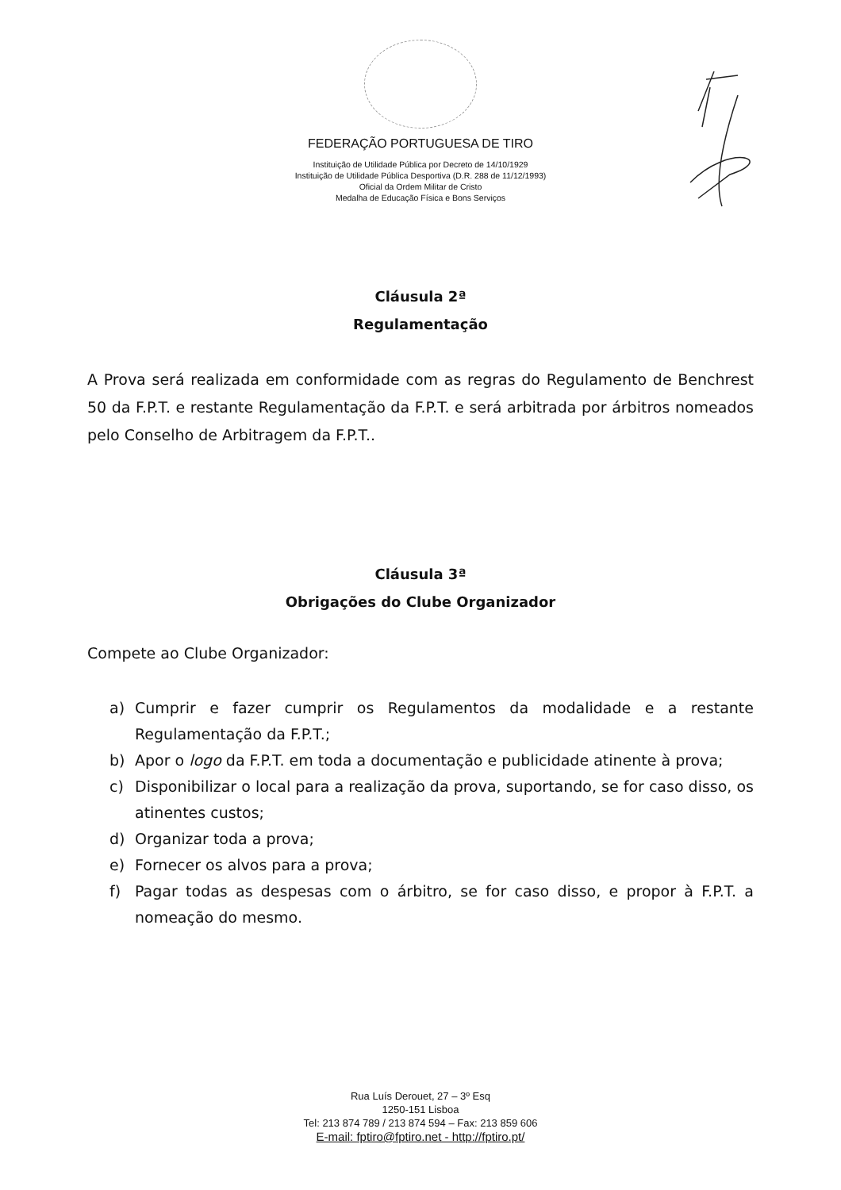FEDERAÇÃO PORTUGUESA DE TIRO
Instituição de Utilidade Pública por Decreto de 14/10/1929
Instituição de Utilidade Pública Desportiva (D.R. 288 de 11/12/1993)
Oficial da Ordem Militar de Cristo
Medalha de Educação Física e Bons Serviços
Cláusula 2ª
Regulamentação
A Prova será realizada em conformidade com as regras do Regulamento de Benchrest 50 da F.P.T. e restante Regulamentação da F.P.T. e será arbitrada por árbitros nomeados pelo Conselho de Arbitragem da F.P.T..
Cláusula 3ª
Obrigações do Clube Organizador
Compete ao Clube Organizador:
a) Cumprir e fazer cumprir os Regulamentos da modalidade e a restante Regulamentação da F.P.T.;
b) Apor o logo da F.P.T. em toda a documentação e publicidade atinente à prova;
c) Disponibilizar o local para a realização da prova, suportando, se for caso disso, os atinentes custos;
d) Organizar toda a prova;
e) Fornecer os alvos para a prova;
f) Pagar todas as despesas com o árbitro, se for caso disso, e propor à F.P.T. a nomeação do mesmo.
Rua Luís Derouet, 27 – 3º Esq
1250-151 Lisboa
Tel: 213 874 789 / 213 874 594 – Fax: 213 859 606
E-mail: fptiro@fptiro.net - http://fptiro.pt/